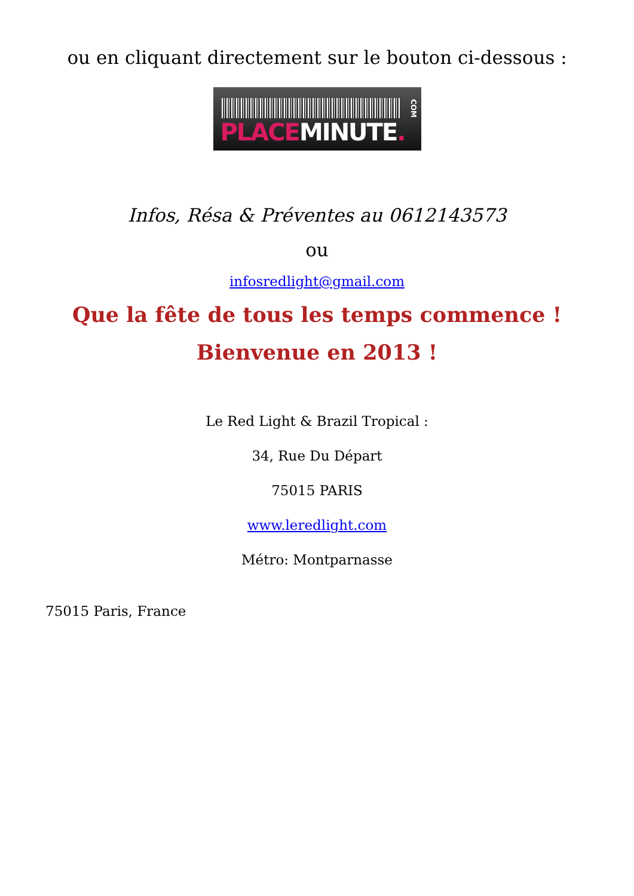ou en cliquant directement sur le bouton ci-dessous :
PLACE MINUTE.
COM
Infos, Résa & Préventes au 0612143573
ou
infosredlight@gmail.com
Que la fête de tous les temps commence !
Bienvenue en 2013 !
Le Red Light & Brazil Tropical :
34, Rue Du Départ
75015 PARIS
www.leredlight.com
Métro: Montparnasse
75015 Paris, France